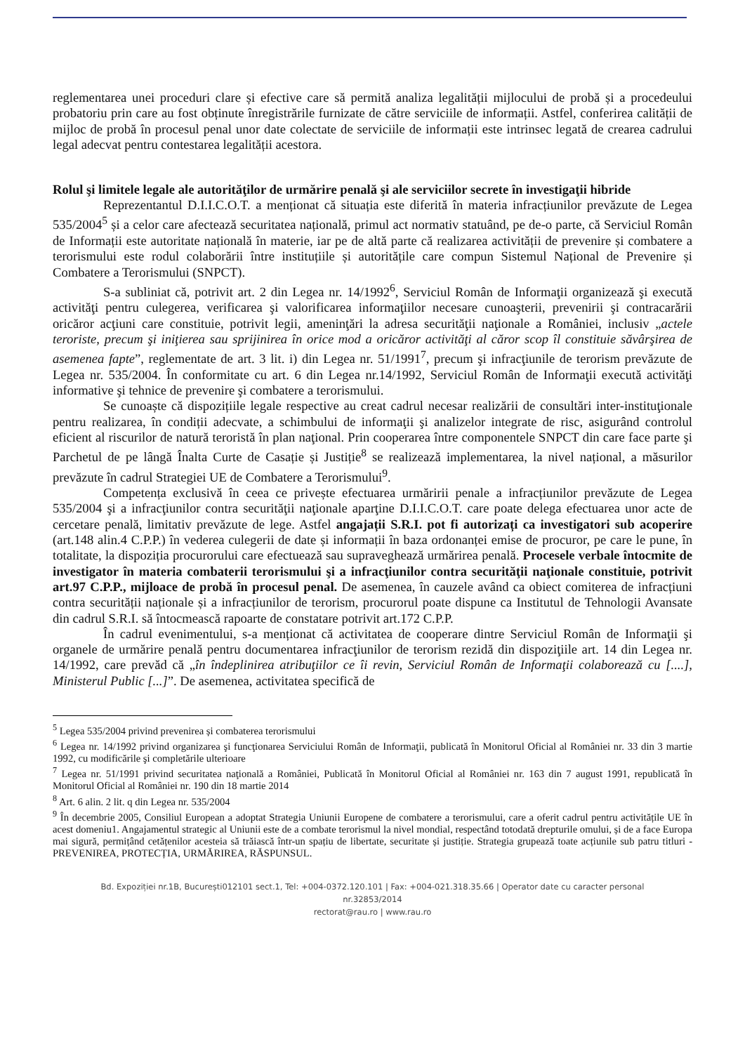reglementarea unei proceduri clare și efective care să permită analiza legalității mijlocului de probă și a procedeului probatoriu prin care au fost obținute înregistrările furnizate de către serviciile de informații. Astfel, conferirea calității de mijloc de probă în procesul penal unor date colectate de serviciile de informații este intrinsec legată de crearea cadrului legal adecvat pentru contestarea legalității acestora.
Rolul şi limitele legale ale autorităţilor de urmărire penală şi ale serviciilor secrete în investigaţii hibride
Reprezentantul D.I.I.C.O.T. a menționat că situația este diferită în materia infracțiunilor prevăzute de Legea 535/2004<sup>5</sup> și a celor care afectează securitatea națională, primul act normativ statuând, pe de-o parte, că Serviciul Român de Informații este autoritate națională în materie, iar pe de altă parte că realizarea activității de prevenire și combatere a terorismului este rodul colaborării între instituțiile și autoritățile care compun Sistemul Național de Prevenire și Combatere a Terorismului (SNPCT).
S-a subliniat că, potrivit art. 2 din Legea nr. 14/1992<sup>6</sup>, Serviciul Român de Informaţii organizează şi execută activităţi pentru culegerea, verificarea şi valorificarea informaţiilor necesare cunoaşterii, prevenirii şi contracarării oricăror acţiuni care constituie, potrivit legii, ameninţări la adresa securităţii naţionale a României, inclusiv „actele teroriste, precum şi iniţierea sau sprijinirea în orice mod a oricăror activităţi al căror scop îl constituie săvârşirea de asemenea fapte”, reglementate de art. 3 lit. i) din Legea nr. 51/1991<sup>7</sup>, precum şi infracţiunile de terorism prevăzute de Legea nr. 535/2004. În conformitate cu art. 6 din Legea nr.14/1992, Serviciul Român de Informaţii execută activităţi informative şi tehnice de prevenire şi combatere a terorismului.
Se cunoaște că dispozițiile legale respective au creat cadrul necesar realizării de consultări inter-instituţionale pentru realizarea, în condiții adecvate, a schimbului de informaţii şi analizelor integrate de risc, asigurând controlul eficient al riscurilor de natură teroristă în plan naţional. Prin cooperarea între componentele SNPCT din care face parte şi Parchetul de pe lângă Înalta Curte de Casație și Justiție<sup>8</sup> se realizează implementarea, la nivel național, a măsurilor prevăzute în cadrul Strategiei UE de Combatere a Terorismului<sup>9</sup>.
Competența exclusivă în ceea ce privește efectuarea urmăririi penale a infracțiunilor prevăzute de Legea 535/2004 şi a infracţiunilor contra securităţii naţionale aparţine D.I.I.C.O.T. care poate delega efectuarea unor acte de cercetare penală, limitativ prevăzute de lege. Astfel angajații S.R.I. pot fi autorizați ca investigatori sub acoperire (art.148 alin.4 C.P.P.) în vederea culegerii de date și informații în baza ordonanței emise de procuror, pe care le pune, în totalitate, la dispoziția procurorului care efectuează sau supraveghează urmărirea penală. Procesele verbale întocmite de investigator în materia combaterii terorismului şi a infracţiunilor contra securităţii naţionale constituie, potrivit art.97 C.P.P., mijloace de probă în procesul penal. De asemenea, în cauzele având ca obiect comiterea de infracțiuni contra securității naționale și a infracțiunilor de terorism, procurorul poate dispune ca Institutul de Tehnologii Avansate din cadrul S.R.I. să întocmească rapoarte de constatare potrivit art.172 C.P.P.
În cadrul evenimentului, s-a menționat că activitatea de cooperare dintre Serviciul Român de Informaţii şi organele de urmărire penală pentru documentarea infracţiunilor de terorism rezidă din dispoziţiile art. 14 din Legea nr. 14/1992, care prevăd că „în îndeplinirea atribuţiilor ce îi revin, Serviciul Român de Informaţii colaborează cu [....], Ministerul Public [...]”. De asemenea, activitatea specifică de
<sup>5</sup> Legea 535/2004 privind prevenirea și combaterea terorismului
<sup>6</sup> Legea nr. 14/1992 privind organizarea şi funcţionarea Serviciului Român de Informaţii, publicată în Monitorul Oficial al României nr. 33 din 3 martie 1992, cu modificările şi completările ulterioare
<sup>7</sup> Legea nr. 51/1991 privind securitatea naţională a României, Publicată în Monitorul Oficial al României nr. 163 din 7 august 1991, republicată în Monitorul Oficial al României nr. 190 din 18 martie 2014
<sup>8</sup> Art. 6 alin. 2 lit. q din Legea nr. 535/2004
<sup>9</sup> În decembrie 2005, Consiliul European a adoptat Strategia Uniunii Europene de combatere a terorismului, care a oferit cadrul pentru activitățile UE în acest domeniu1. Angajamentul strategic al Uniunii este de a combate terorismul la nivel mondial, respectând totodată drepturile omului, și de a face Europa mai sigură, permițând cetățenilor acesteia să trăiască într-un spațiu de libertate, securitate și justiție. Strategia grupează toate acțiunile sub patru titluri - PREVENIREA, PROTECȚIA, URMĂRIREA, RĂSPUNSUL.
Bd. Expoziției nr.1B, București012101 sect.1, Tel: +004-0372.120.101 | Fax: +004-021.318.35.66 | Operator date cu caracter personal
nr.32853/2014
rectorat@rau.ro | www.rau.ro